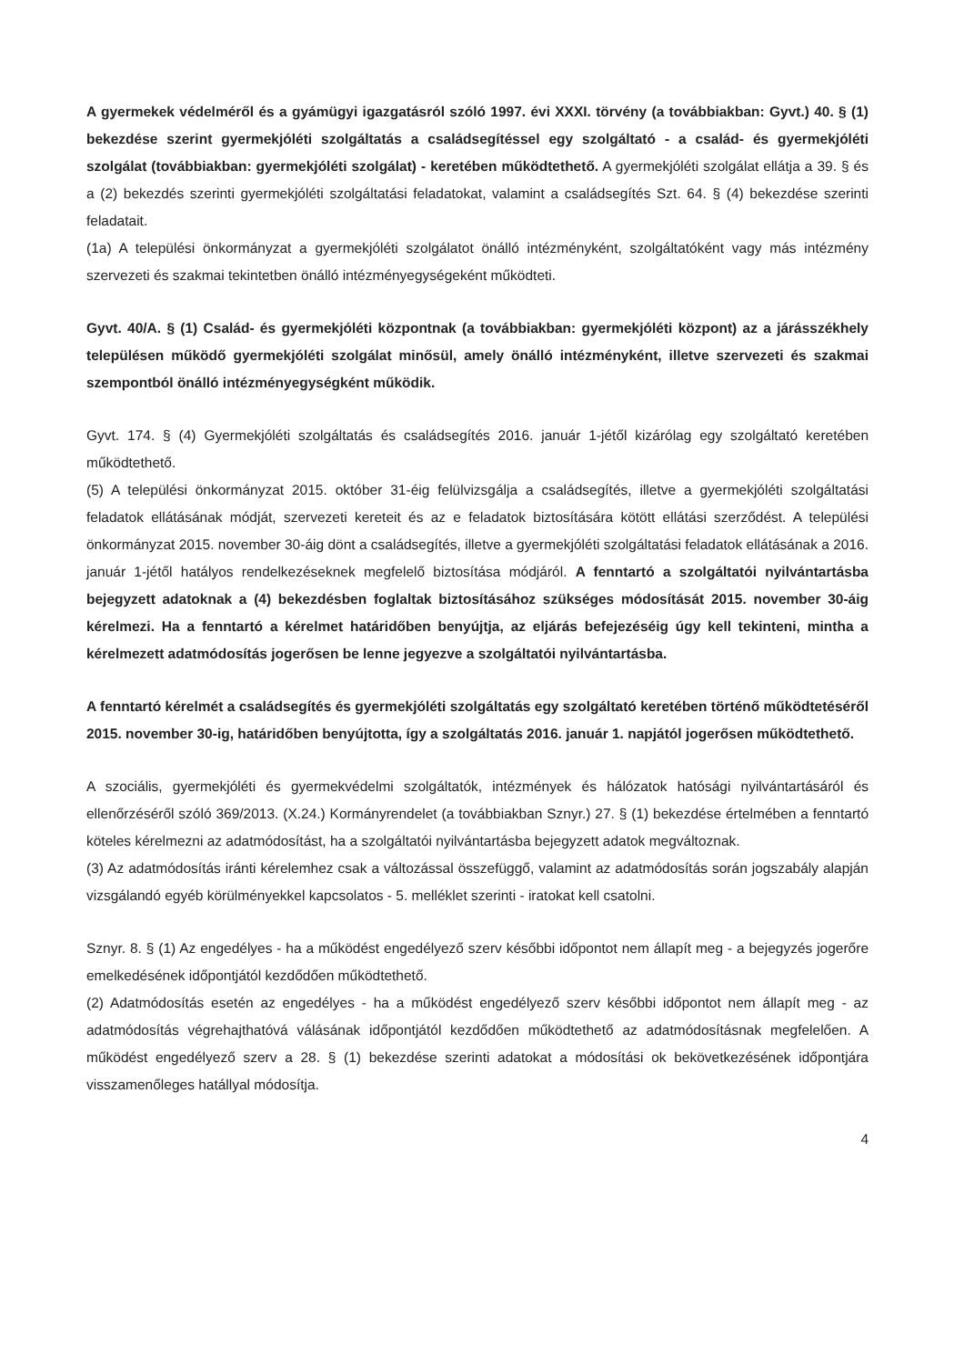A gyermekek védelméről és a gyámügyi igazgatásról szóló 1997. évi XXXI. törvény (a továbbiakban: Gyvt.) 40. § (1) bekezdése szerint gyermekjóléti szolgáltatás a családsegítéssel egy szolgáltató - a család- és gyermekjóléti szolgálat (továbbiakban: gyermekjóléti szolgálat) - keretében működtethető. A gyermekjóléti szolgálat ellátja a 39. § és a (2) bekezdés szerinti gyermekjóléti szolgáltatási feladatokat, valamint a családsegítés Szt. 64. § (4) bekezdése szerinti feladatait.
(1a) A települési önkormányzat a gyermekjóléti szolgálatot önálló intézményként, szolgáltatóként vagy más intézmény szervezeti és szakmai tekintetben önálló intézményegységeként működteti.
Gyvt. 40/A. § (1) Család- és gyermekjóléti központnak (a továbbiakban: gyermekjóléti központ) az a járásszékhely településen működő gyermekjóléti szolgálat minősül, amely önálló intézményként, illetve szervezeti és szakmai szempontból önálló intézményegységként működik.
Gyvt. 174. § (4) Gyermekjóléti szolgáltatás és családsegítés 2016. január 1-jétől kizárólag egy szolgáltató keretében működtethető.
(5) A települési önkormányzat 2015. október 31-éig felülvizsgálja a családsegítés, illetve a gyermekjóléti szolgáltatási feladatok ellátásának módját, szervezeti kereteit és az e feladatok biztosítására kötött ellátási szerződést. A települési önkormányzat 2015. november 30-áig dönt a családsegítés, illetve a gyermekjóléti szolgáltatási feladatok ellátásának a 2016. január 1-jétől hatályos rendelkezéseknek megfelelő biztosítása módjáról. A fenntartó a szolgáltatói nyilvántartásba bejegyzett adatoknak a (4) bekezdésben foglaltak biztosításához szükséges módosítását 2015. november 30-áig kérelmezi. Ha a fenntartó a kérelmet határidőben benyújtja, az eljárás befejezéséig úgy kell tekinteni, mintha a kérelmezett adatmódosítás jogerősen be lenne jegyezve a szolgáltatói nyilvántartásba.
A fenntartó kérelmét a családsegítés és gyermekjóléti szolgáltatás egy szolgáltató keretében történő működtetéséről 2015. november 30-ig, határidőben benyújtotta, így a szolgáltatás 2016. január 1. napjától jogerősen működtethető.
A szociális, gyermekjóléti és gyermekvédelmi szolgáltatók, intézmények és hálózatok hatósági nyilvántartásáról és ellenőrzéséről szóló 369/2013. (X.24.) Kormányrendelet (a továbbiakban Sznyr.) 27. § (1) bekezdése értelmében a fenntartó köteles kérelmezni az adatmódosítást, ha a szolgáltatói nyilvántartásba bejegyzett adatok megváltoznak.
(3) Az adatmódosítás iránti kérelemhez csak a változással összefüggő, valamint az adatmódosítás során jogszabály alapján vizsgálandó egyéb körülményekkel kapcsolatos - 5. melléklet szerinti - iratokat kell csatolni.
Sznyr. 8. § (1) Az engedélyes - ha a működést engedélyező szerv későbbi időpontot nem állapít meg - a bejegyzés jogerőre emelkedésének időpontjától kezdődően működtethető.
(2) Adatmódosítás esetén az engedélyes - ha a működést engedélyező szerv későbbi időpontot nem állapít meg - az adatmódosítás végrehajthatóvá válásának időpontjától kezdődően működtethető az adatmódosításnak megfelelően. A működést engedélyező szerv a 28. § (1) bekezdése szerinti adatokat a módosítási ok bekövetkezésének időpontjára visszamenőleges hatállyal módosítja.
4